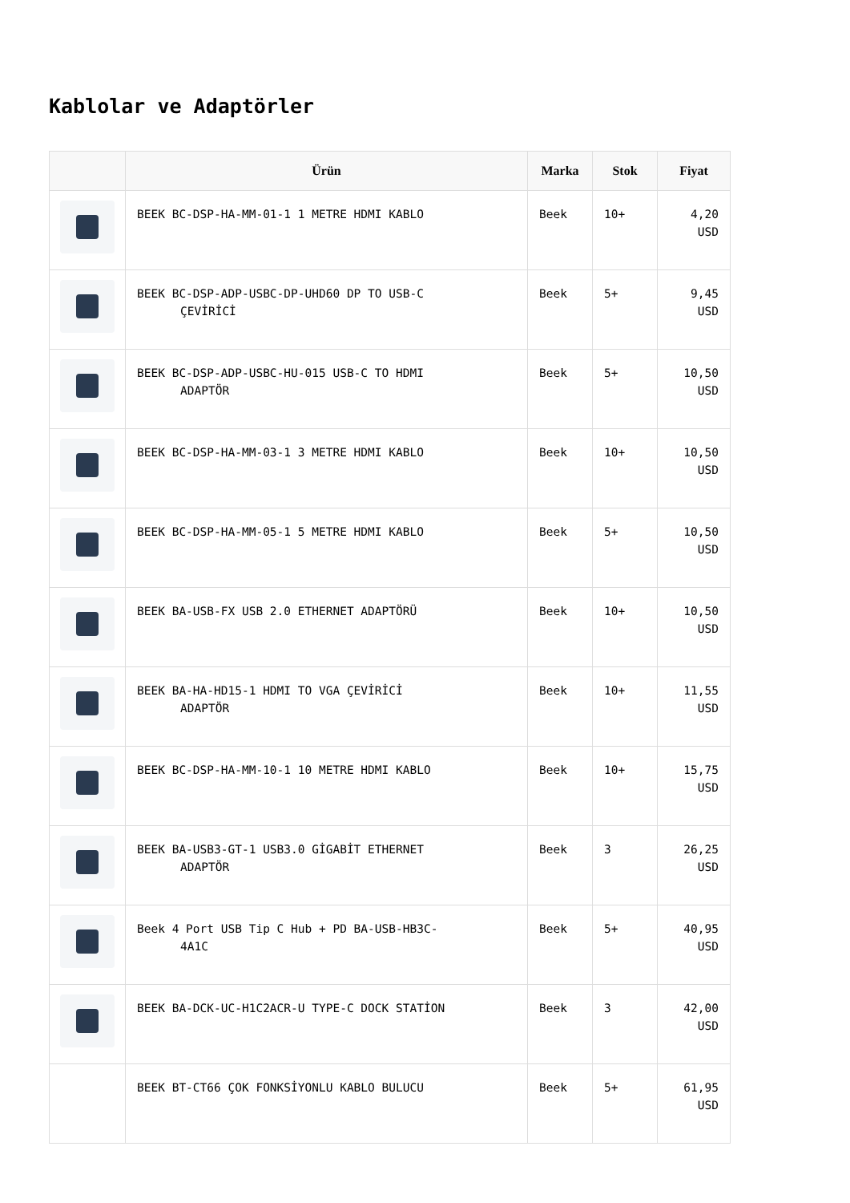Kablolar ve Adaptörler
| | Ürün | Marka | Stok | Fiyat |
| --- | --- | --- | --- | --- |
| | BEEK BC-DSP-HA-MM-01-1 1 METRE HDMI KABLO | Beek | 10+ | 4,20 USD |
| | BEEK BC-DSP-ADP-USBC-DP-UHD60 DP TO USB-C ÇEVİRİCİ | Beek | 5+ | 9,45 USD |
| | BEEK BC-DSP-ADP-USBC-HU-015 USB-C TO HDMI ADAPTÖR | Beek | 5+ | 10,50 USD |
| | BEEK BC-DSP-HA-MM-03-1 3 METRE HDMI KABLO | Beek | 10+ | 10,50 USD |
| | BEEK BC-DSP-HA-MM-05-1 5 METRE HDMI KABLO | Beek | 5+ | 10,50 USD |
| | BEEK BA-USB-FX USB 2.0 ETHERNET ADAPTÖRÜ | Beek | 10+ | 10,50 USD |
| | BEEK BA-HA-HD15-1 HDMI TO VGA ÇEVİRİCİ ADAPTÖR | Beek | 10+ | 11,55 USD |
| | BEEK BC-DSP-HA-MM-10-1 10 METRE HDMI KABLO | Beek | 10+ | 15,75 USD |
| | BEEK BA-USB3-GT-1 USB3.0 GİGABİT ETHERNET ADAPTÖR | Beek | 3 | 26,25 USD |
| | Beek 4 Port USB Tip C Hub + PD BA-USB-HB3C- 4A1C | Beek | 5+ | 40,95 USD |
| | BEEK BA-DCK-UC-H1C2ACR-U TYPE-C DOCK STATİON | Beek | 3 | 42,00 USD |
| | BEEK BT-CT66 ÇOK FONKSİYONLU KABLO BULUCU | Beek | 5+ | 61,95 USD |